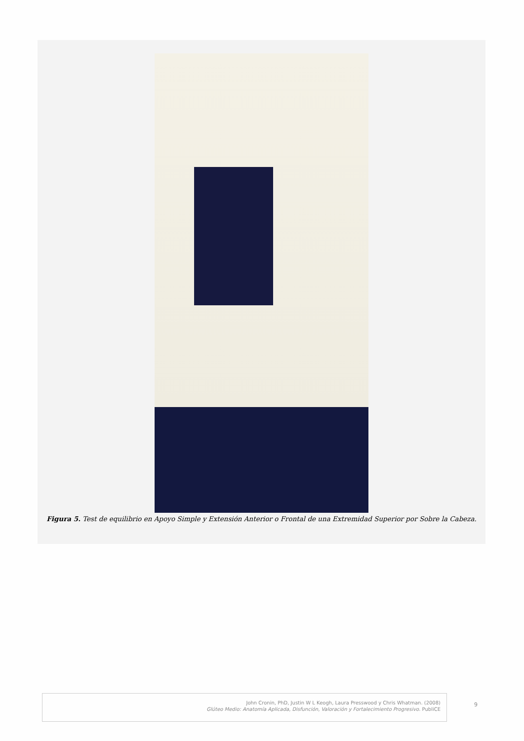Figura 5. Test de equilibrio en Apoyo Simple y Extensión Anterior o Frontal de una Extremidad Superior por Sobre la Cabeza.
John Cronin, PhD, Justin W L Keogh, Laura Presswood y Chris Whatman. (2008)
Glúteo Medio: Anatomía Aplicada, Disfunción, Valoración y Fortalecimiento Progresivo. PubliCE
9